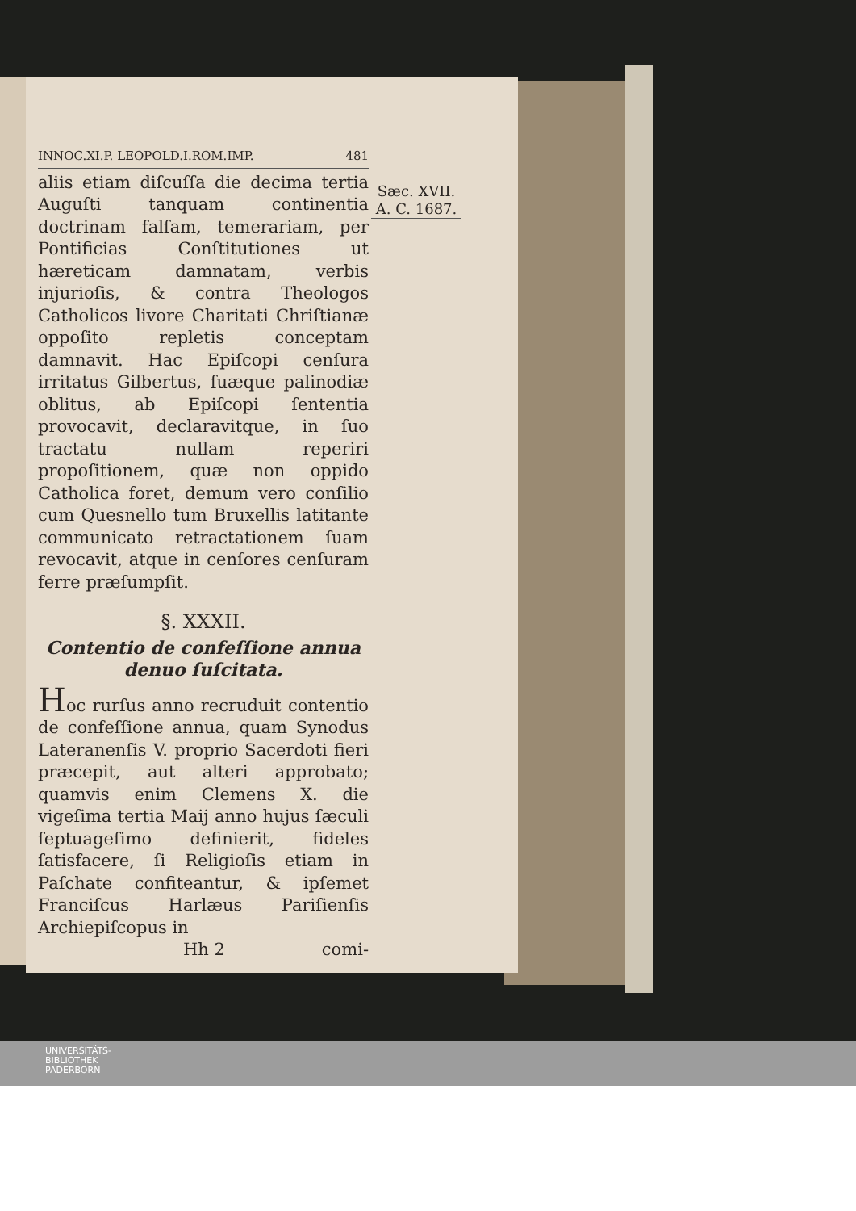INNOC.XI.P. LEOPOLD.I.ROM.IMP. 481
aliis etiam diſcuſſa die decima tertia Auguſti tanquam continentia doctrinam falſam, temerariam, per Pontificias Conſtitutiones ut hæreticam damnatam, verbis injurioſis, & contra Theologos Catholicos livore Charitati Chriſtianæ oppoſito repletis conceptam damnavit. Hac Epiſcopi cenſura irritatus Gilbertus, ſuæque palinodiæ oblitus, ab Epiſcopi ſententia provocavit, declaravitque, in ſuo tractatu nullam reperiri propoſitionem, quæ non oppido Catholica foret, demum vero conſilio cum Quesnello tum Bruxellis latitante communicato retractationem ſuam revocavit, atque in cenſores cenſuram ferre præſumpſit.
§. XXXII.
Contentio de confeſſione annua denuo ſuſcitata.
Hoc rurſus anno recruduit contentio de confeſſione annua, quam Synodus Lateranenſis V. proprio Sacerdoti fieri præcepit, aut alteri approbato; quamvis enim Clemens X. die vigeſima tertia Maij anno hujus ſæculi ſeptuageſimo definierit, fideles ſatisfacere, ſi Religioſis etiam in Paſchate confiteantur, & ipſemet Franciſcus Harlæus Pariſienſis Archiepiſcopus in
Hh 2 comi-
Sæc. XVII.
A. C. 1687.
UNIVERSITÄTS-
BIBLIOTHEK
PADERBORN